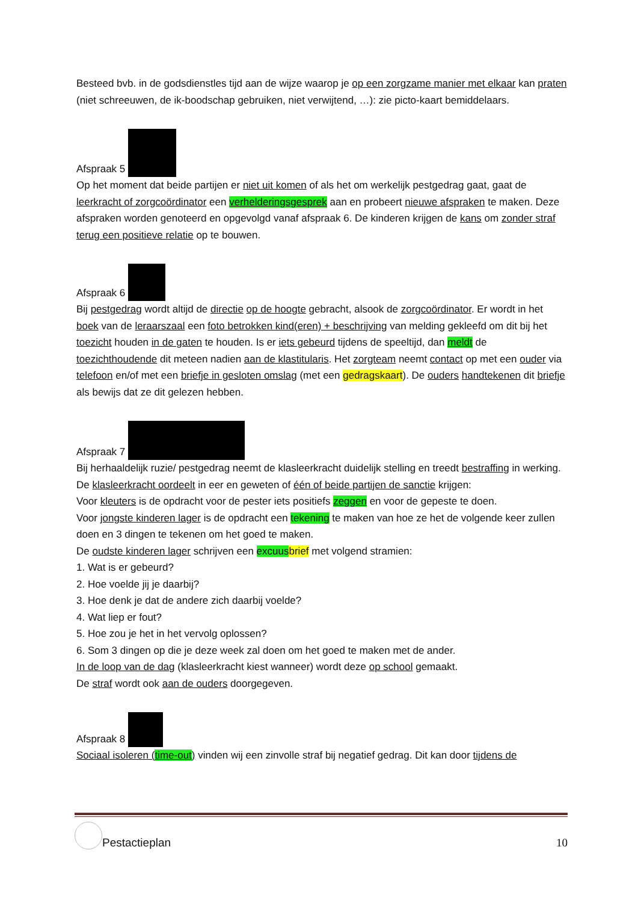Besteed bvb. in de godsdienstles tijd aan de wijze waarop je op een zorgzame manier met elkaar kan praten (niet schreeuwen, de ik-boodschap gebruiken, niet verwijtend, …): zie picto-kaart bemiddelaars.
Afspraak 5
Op het moment dat beide partijen er niet uit komen of als het om werkelijk pestgedrag gaat, gaat de leerkracht of zorgcoördinator een verhelderingsgesprek aan en probeert nieuwe afspraken te maken. Deze afspraken worden genoteerd en opgevolgd vanaf afspraak 6. De kinderen krijgen de kans om zonder straf terug een positieve relatie op te bouwen.
Afspraak 6
Bij pestgedrag wordt altijd de directie op de hoogte gebracht, alsook de zorgcoördinator. Er wordt in het boek van de leraarszaal een foto betrokken kind(eren) + beschrijving van melding gekleefd om dit bij het toezicht houden in de gaten te houden. Is er iets gebeurd tijdens de speeltijd, dan meldt de toezichthoudende dit meteen nadien aan de klastitularis. Het zorgteam neemt contact op met een ouder via telefoon en/of met een briefje in gesloten omslag (met een gedragskaart). De ouders handtekenen dit briefje als bewijs dat ze dit gelezen hebben.
Afspraak 7
Bij herhaaldelijk ruzie/ pestgedrag neemt de klasleerkracht duidelijk stelling en treedt bestraffing in werking.
De klasleerkracht oordeelt in eer en geweten of één of beide partijen de sanctie krijgen:
Voor kleuters is de opdracht voor de pester iets positiefs zeggen en voor de gepeste te doen.
Voor jongste kinderen lager is de opdracht een tekening te maken van hoe ze het de volgende keer zullen doen en 3 dingen te tekenen om het goed te maken.
De oudste kinderen lager schrijven een excuus brief met volgend stramien:
1. Wat is er gebeurd?
2. Hoe voelde jij je daarbij?
3. Hoe denk je dat de andere zich daarbij voelde?
4. Wat liep er fout?
5. Hoe zou je het in het vervolg oplossen?
6. Som 3 dingen op die je deze week zal doen om het goed te maken met de ander.
In de loop van de dag (klasleerkracht kiest wanneer) wordt deze op school gemaakt.
De straf wordt ook aan de ouders doorgegeven.
Afspraak 8
Sociaal isoleren (time-out) vinden wij een zinvolle straf bij negatief gedrag. Dit kan door tijdens de
Pestactieplan 10